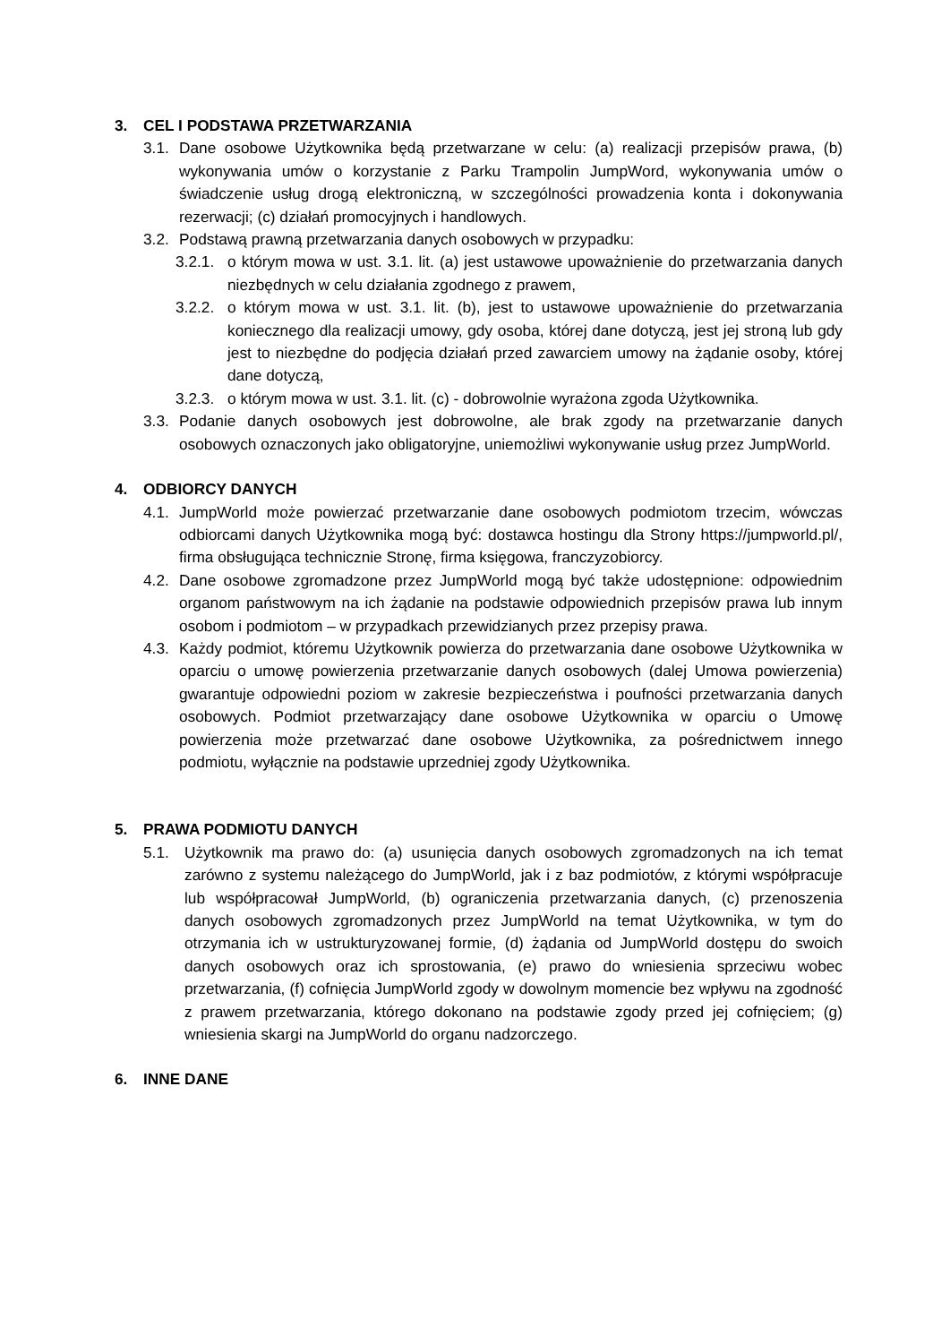3. CEL I PODSTAWA PRZETWARZANIA
3.1. Dane osobowe Użytkownika będą przetwarzane w celu: (a) realizacji przepisów prawa, (b) wykonywania umów o korzystanie z Parku Trampolin JumpWord, wykonywania umów o świadczenie usług drogą elektroniczną, w szczególności prowadzenia konta i dokonywania rezerwacji; (c) działań promocyjnych i handlowych.
3.2. Podstawą prawną przetwarzania danych osobowych w przypadku:
3.2.1. o którym mowa w ust. 3.1. lit. (a) jest ustawowe upoważnienie do przetwarzania danych niezbędnych w celu działania zgodnego z prawem,
3.2.2. o którym mowa w ust. 3.1. lit. (b), jest to ustawowe upoważnienie do przetwarzania koniecznego dla realizacji umowy, gdy osoba, której dane dotyczą, jest jej stroną lub gdy jest to niezbędne do podjęcia działań przed zawarciem umowy na żądanie osoby, której dane dotyczą,
3.2.3. o którym mowa w ust. 3.1. lit. (c) - dobrowolnie wyrażona zgoda Użytkownika.
3.3. Podanie danych osobowych jest dobrowolne, ale brak zgody na przetwarzanie danych osobowych oznaczonych jako obligatoryjne, uniemożliwi wykonywanie usług przez JumpWorld.
4. ODBIORCY DANYCH
4.1. JumpWorld może powierzać przetwarzanie dane osobowych podmiotom trzecim, wówczas odbiorcami danych Użytkownika mogą być: dostawca hostingu dla Strony https://jumpworld.pl/, firma obsługująca technicznie Stronę, firma księgowa, franczyzobiorcy.
4.2. Dane osobowe zgromadzone przez JumpWorld mogą być także udostępnione: odpowiednim organom państwowym na ich żądanie na podstawie odpowiednich przepisów prawa lub innym osobom i podmiotom – w przypadkach przewidzianych przez przepisy prawa.
4.3. Każdy podmiot, któremu Użytkownik powierza do przetwarzania dane osobowe Użytkownika w oparciu o umowę powierzenia przetwarzanie danych osobowych (dalej Umowa powierzenia) gwarantuje odpowiedni poziom w zakresie bezpieczeństwa i poufności przetwarzania danych osobowych. Podmiot przetwarzający dane osobowe Użytkownika w oparciu o Umowę powierzenia może przetwarzać dane osobowe Użytkownika, za pośrednictwem innego podmiotu, wyłącznie na podstawie uprzedniej zgody Użytkownika.
5. PRAWA PODMIOTU DANYCH
5.1. Użytkownik ma prawo do: (a) usunięcia danych osobowych zgromadzonych na ich temat zarówno z systemu należącego do JumpWorld, jak i z baz podmiotów, z którymi współpracuje lub współpracował JumpWorld, (b) ograniczenia przetwarzania danych, (c) przenoszenia danych osobowych zgromadzonych przez JumpWorld na temat Użytkownika, w tym do otrzymania ich w ustrukturyzowanej formie, (d) żądania od JumpWorld dostępu do swoich danych osobowych oraz ich sprostowania, (e) prawo do wniesienia sprzeciwu wobec przetwarzania, (f) cofnięcia JumpWorld zgody w dowolnym momencie bez wpływu na zgodność z prawem przetwarzania, którego dokonano na podstawie zgody przed jej cofnięciem; (g) wniesienia skargi na JumpWorld do organu nadzorczego.
6. INNE DANE